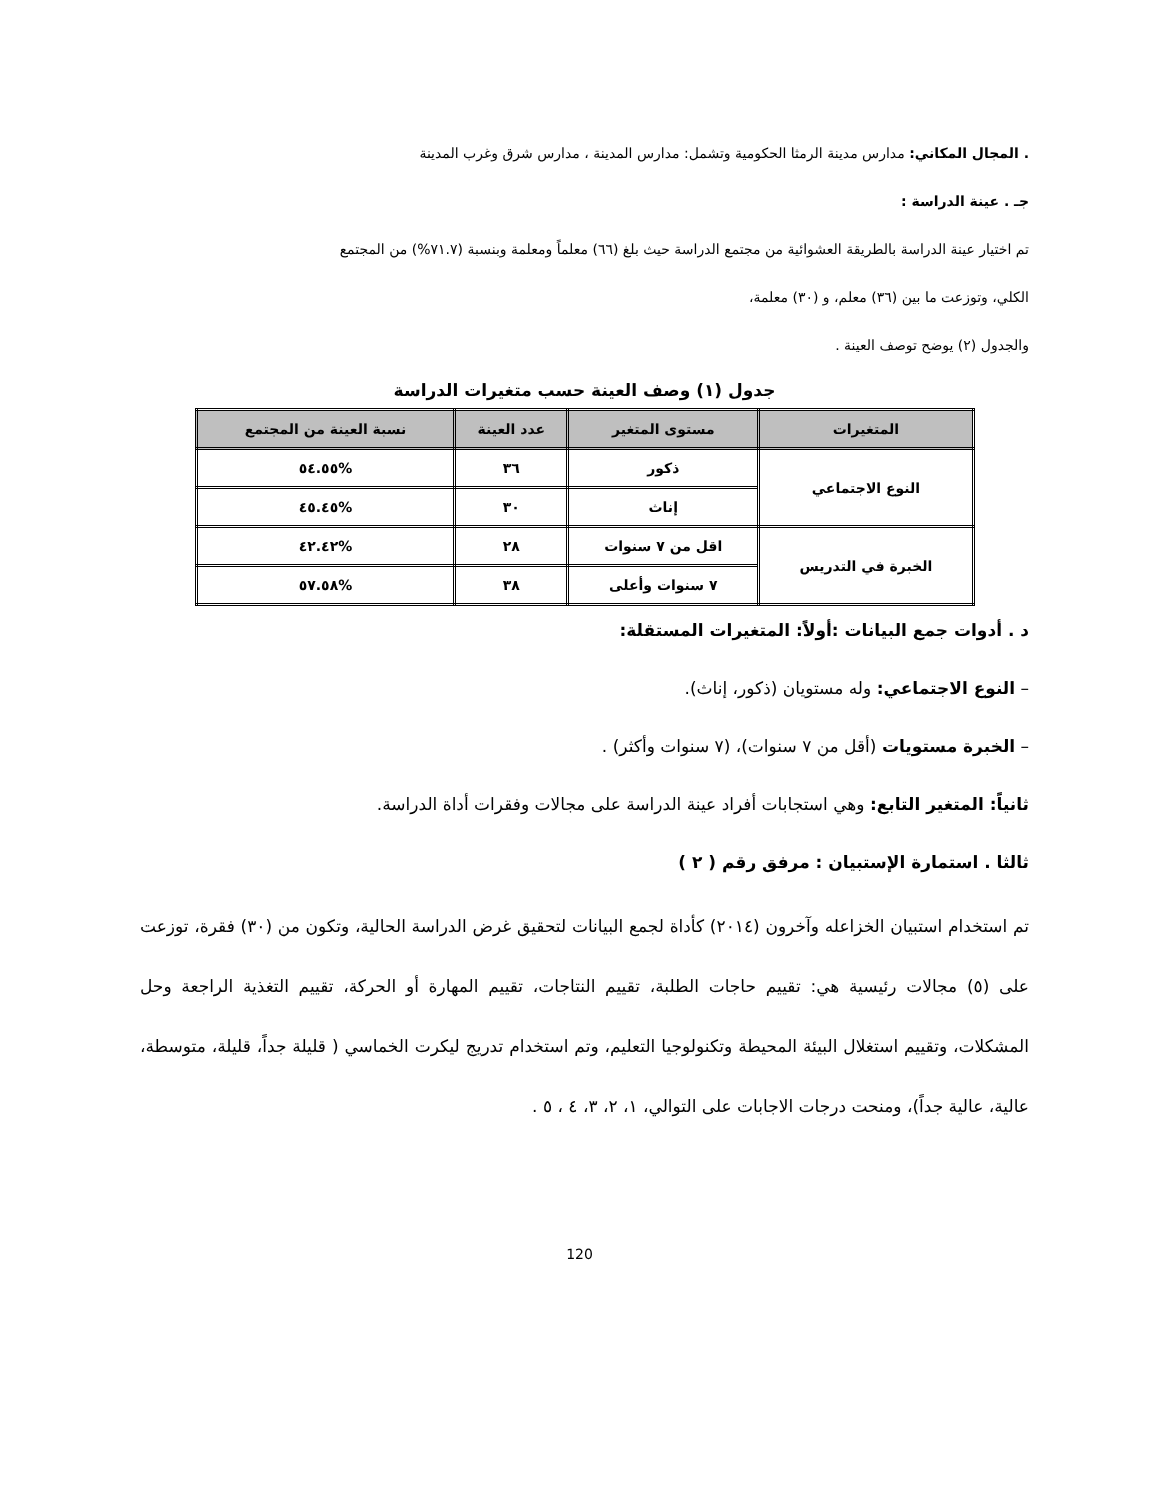. المجال المكاني: مدارس مدينة الرمثا الحكومية وتشمل: مدارس المدينة ، مدارس شرق وغرب المدينة
جـ . عينة الدراسة :
تم اختيار عينة الدراسة بالطريقة العشوائية من مجتمع الدراسة حيث بلغ (٦٦) معلماً ومعلمة وبنسبة (٧١.٧%) من المجتمع
الكلي، وتوزعت ما بين (٣٦) معلم، و (٣٠) معلمة،
والجدول (٢) يوضح توصف العينة .
جدول (١) وصف العينة حسب متغيرات الدراسة
| المتغيرات | مستوى المتغير | عدد العينة | نسبة العينة من المجتمع |
| --- | --- | --- | --- |
| النوع الاجتماعي | ذكور | ٣٦ | %٥٤.٥٥ |
| | إناث | ٣٠ | %٤٥.٤٥ |
| الخبرة في التدريس | اقل من ٧ سنوات | ٢٨ | %٤٢.٤٢ |
| | ٧ سنوات وأعلى | ٣٨ | %٥٧.٥٨ |
د . أدوات جمع البيانات :أولاً: المتغيرات المستقلة:
– النوع الاجتماعي: وله مستويان (ذكور، إناث).
– الخبرة مستويات (أقل من ٧ سنوات)، (٧ سنوات وأكثر) .
ثانياً: المتغير التابع: وهي استجابات أفراد عينة الدراسة على مجالات وفقرات أداة الدراسة.
ثالثا . استمارة الإستبيان : مرفق رقم ( ٢ )
تم استخدام استبيان الخزاعله وآخرون (٢٠١٤) كأداة لجمع البيانات لتحقيق غرض الدراسة الحالية، وتكون من (٣٠) فقرة، توزعت على (٥) مجالات رئيسية هي: تقييم حاجات الطلبة، تقييم النتاجات، تقييم المهارة أو الحركة، تقييم التغذية الراجعة وحل المشكلات، وتقييم استغلال البيئة المحيطة وتكنولوجيا التعليم، وتم استخدام تدريج ليكرت الخماسي ( قليلة جداً، قليلة، متوسطة، عالية، عالية جداً)، ومنحت درجات الاجابات على التوالي، ١، ٢، ٣، ٤ ، ٥ .
120